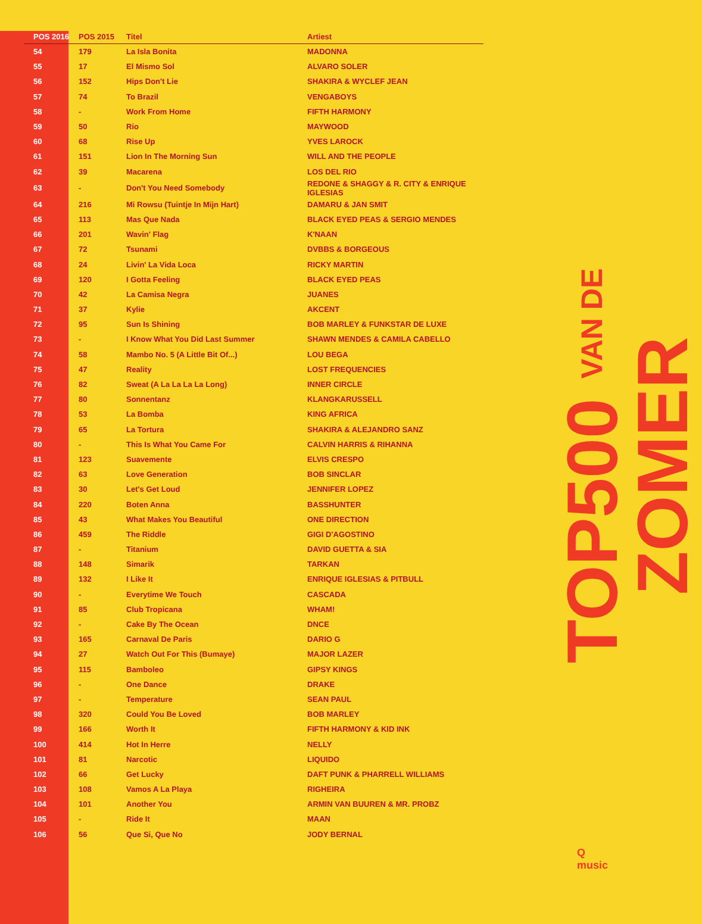| POS 2016 | POS 2015 | Titel | Artiest |
| --- | --- | --- | --- |
| 54 | 179 | La Isla Bonita | MADONNA |
| 55 | 17 | El Mismo Sol | ALVARO SOLER |
| 56 | 152 | Hips Don't Lie | SHAKIRA & WYCLEF JEAN |
| 57 | 74 | To Brazil | VENGABOYS |
| 58 | - | Work From Home | FIFTH HARMONY |
| 59 | 50 | Rio | MAYWOOD |
| 60 | 68 | Rise Up | YVES LAROCK |
| 61 | 151 | Lion In The Morning Sun | WILL AND THE PEOPLE |
| 62 | 39 | Macarena | LOS DEL RIO |
| 63 | - | Don't You Need Somebody | REDONE & SHAGGY & R. CITY & ENRIQUE IGLESIAS |
| 64 | 216 | Mi Rowsu (Tuintje In Mijn Hart) | DAMARU & JAN SMIT |
| 65 | 113 | Mas Que Nada | BLACK EYED PEAS & SERGIO MENDES |
| 66 | 201 | Wavin' Flag | K'NAAN |
| 67 | 72 | Tsunami | DVBBS & BORGEOUS |
| 68 | 24 | Livin' La Vida Loca | RICKY MARTIN |
| 69 | 120 | I Gotta Feeling | BLACK EYED PEAS |
| 70 | 42 | La Camisa Negra | JUANES |
| 71 | 37 | Kylie | AKCENT |
| 72 | 95 | Sun Is Shining | BOB MARLEY & FUNKSTAR DE LUXE |
| 73 | - | I Know What You Did Last Summer | SHAWN MENDES & CAMILA CABELLO |
| 74 | 58 | Mambo No. 5 (A Little Bit Of...) | LOU BEGA |
| 75 | 47 | Reality | LOST FREQUENCIES |
| 76 | 82 | Sweat (A La La La La Long) | INNER CIRCLE |
| 77 | 80 | Sonnentanz | KLANGKARUSSELL |
| 78 | 53 | La Bomba | KING AFRICA |
| 79 | 65 | La Tortura | SHAKIRA & ALEJANDRO SANZ |
| 80 | - | This Is What You Came For | CALVIN HARRIS & RIHANNA |
| 81 | 123 | Suavemente | ELVIS CRESPO |
| 82 | 63 | Love Generation | BOB SINCLAR |
| 83 | 30 | Let's Get Loud | JENNIFER LOPEZ |
| 84 | 220 | Boten Anna | BASSHUNTER |
| 85 | 43 | What Makes You Beautiful | ONE DIRECTION |
| 86 | 459 | The Riddle | GIGI D'AGOSTINO |
| 87 | - | Titanium | DAVID GUETTA & SIA |
| 88 | 148 | Simarik | TARKAN |
| 89 | 132 | I Like It | ENRIQUE IGLESIAS & PITBULL |
| 90 | - | Everytime We Touch | CASCADA |
| 91 | 85 | Club Tropicana | WHAM! |
| 92 | - | Cake By The Ocean | DNCE |
| 93 | 165 | Carnaval De Paris | DARIO G |
| 94 | 27 | Watch Out For This (Bumaye) | MAJOR LAZER |
| 95 | 115 | Bamboleo | GIPSY KINGS |
| 96 | - | One Dance | DRAKE |
| 97 | - | Temperature | SEAN PAUL |
| 98 | 320 | Could You Be Loved | BOB MARLEY |
| 99 | 166 | Worth It | FIFTH HARMONY & KID INK |
| 100 | 414 | Hot In Herre | NELLY |
| 101 | 81 | Narcotic | LIQUIDO |
| 102 | 66 | Get Lucky | DAFT PUNK & PHARRELL WILLIAMS |
| 103 | 108 | Vamos A La Playa | RIGHEIRA |
| 104 | 101 | Another You | ARMIN VAN BUUREN & MR. PROBZ |
| 105 | - | Ride It | MAAN |
| 106 | 56 | Que Si, Que No | JODY BERNAL |
TOP500 VAN DE ZOMER
Q
music